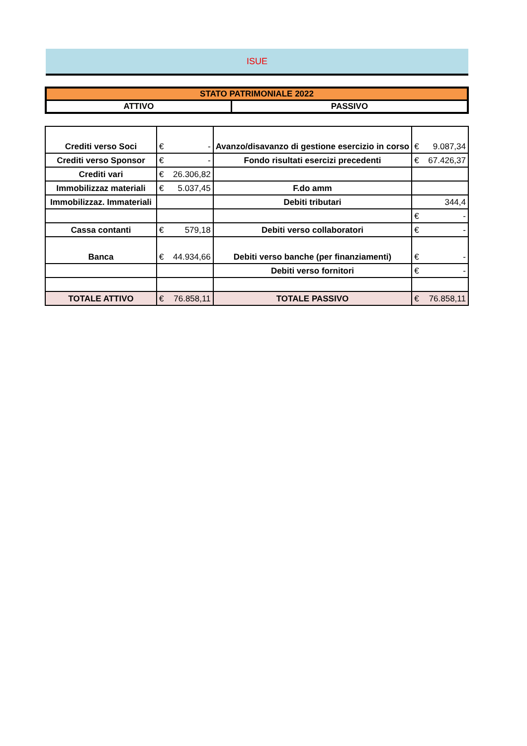ISUE
| STATO PATRIMONIALE 2022 | |
| ATTIVO | PASSIVO |
| Crediti verso Soci | € | - | Avanzo/disavanzo di gestione esercizio in corso | € | 9.087,34 |
| Crediti verso Sponsor | € | - | Fondo risultati esercizi precedenti | € | 67.426,37 |
| Crediti vari | € | 26.306,82 | | | |
| Immobilizzaz materiali | € | 5.037,45 | F.do amm | | |
| Immobilizzaz. Immateriali | | | Debiti tributari | 344,4 | |
| | | | | € | - |
| Cassa contanti | € | 579,18 | Debiti verso collaboratori | € | - |
| Banca | € | 44.934,66 | Debiti verso banche (per finanziamenti) | € | - |
| | | | Debiti verso fornitori | € | - |
| TOTALE ATTIVO | € | 76.858,11 | TOTALE PASSIVO | € | 76.858,11 |